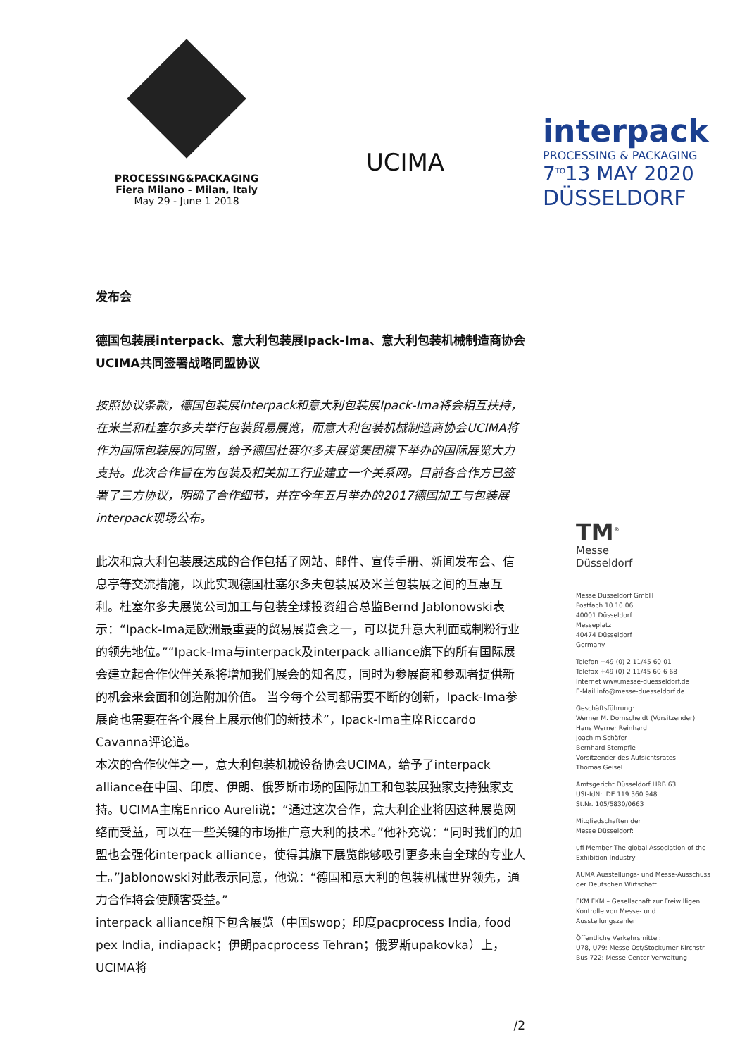PROCESSING&PACKAGING
Fiera Milano - Milan, Italy
May 29 - June 1 2018
UCIMA
interpack
PROCESSING & PACKAGING
7<sup>TO</sup>13 MAY 2020
DÜSSELDORF
发布会
德国包装展interpack、意大利包装展Ipack-Ima、意大利包装机械制造商协会UCIMA共同签署战略同盟协议
按照协议条款，德国包装展interpack和意大利包装展Ipack-Ima将会相互扶持，在米兰和杜塞尔多夫举行包装贸易展览，而意大利包装机械制造商协会UCIMA将作为国际包装展的同盟，给予德国杜赛尔多夫展览集团旗下举办的国际展览大力支持。此次合作旨在为包装及相关加工行业建立一个关系网。目前各合作方已签署了三方协议，明确了合作细节，并在今年五月举办的2017德国加工与包装展interpack现场公布。
此次和意大利包装展达成的合作包括了网站、邮件、宣传手册、新闻发布会、信息亭等交流措施，以此实现德国杜塞尔多夫包装展及米兰包装展之间的互惠互利。杜塞尔多夫展览公司加工与包装全球投资组合总监Bernd Jablonowski表示：“Ipack-Ima是欧洲最重要的贸易展览会之一，可以提升意大利面或制粉行业的领先地位。”“Ipack-Ima与interpack及interpack alliance旗下的所有国际展会建立起合作伙伴关系将增加我们展会的知名度，同时为参展商和参观者提供新的机会来会面和创造附加价值。 当今每个公司都需要不断的创新，Ipack-Ima参展商也需要在各个展台上展示他们的新技术”，Ipack-Ima主席Riccardo Cavanna评论道。
本次的合作伙伴之一，意大利包装机械设备协会UCIMA，给予了interpack alliance在中国、印度、伊朗、俄罗斯市场的国际加工和包装展独家支持独家支持。UCIMA主席Enrico Aureli说：“通过这次合作，意大利企业将因这种展览网络而受益，可以在一些关键的市场推广意大利的技术。”他补充说：“同时我们的加盟也会强化interpack alliance，使得其旗下展览能够吸引更多来自全球的专业人士。”Jablonowski对此表示同意，他说：“德国和意大利的包装机械世界领先，通力合作将会使顾客受益。”
interpack alliance旗下包含展览（中国swop；印度pacprocess India, food pex India, indiapack；伊朗pacprocess Tehran；俄罗斯upakovka）上，UCIMA将
/2
TM<sup>®</sup>
Messe
Düsseldorf
Messe Düsseldorf GmbH
Postfach 10 10 06
40001 Düsseldorf
Messeplatz
40474 Düsseldorf
Germany
Telefon +49 (0) 2 11/45 60-01
Telefax +49 (0) 2 11/45 60-6 68
Internet www.messe-duesseldorf.de
E-Mail info@messe-duesseldorf.de
Geschäftsführung:
Werner M. Dornscheidt (Vorsitzender)
Hans Werner Reinhard
Joachim Schäfer
Bernhard Stempfle
Vorsitzender des Aufsichtsrates:
Thomas Geisel
Amtsgericht Düsseldorf HRB 63
USt-IdNr. DE 119 360 948
St.Nr. 105/5830/0663
Mitgliedschaften der
Messe Düsseldorf:
ufi Member The global Association of the Exhibition Industry
AUMA Ausstellungs- und Messe-Ausschuss der Deutschen Wirtschaft
FKM FKM – Gesellschaft zur Freiwilligen Kontrolle von Messe- und Ausstellungszahlen
Öffentliche Verkehrsmittel:
U78, U79: Messe Ost/Stockumer Kirchstr.
Bus 722: Messe-Center Verwaltung